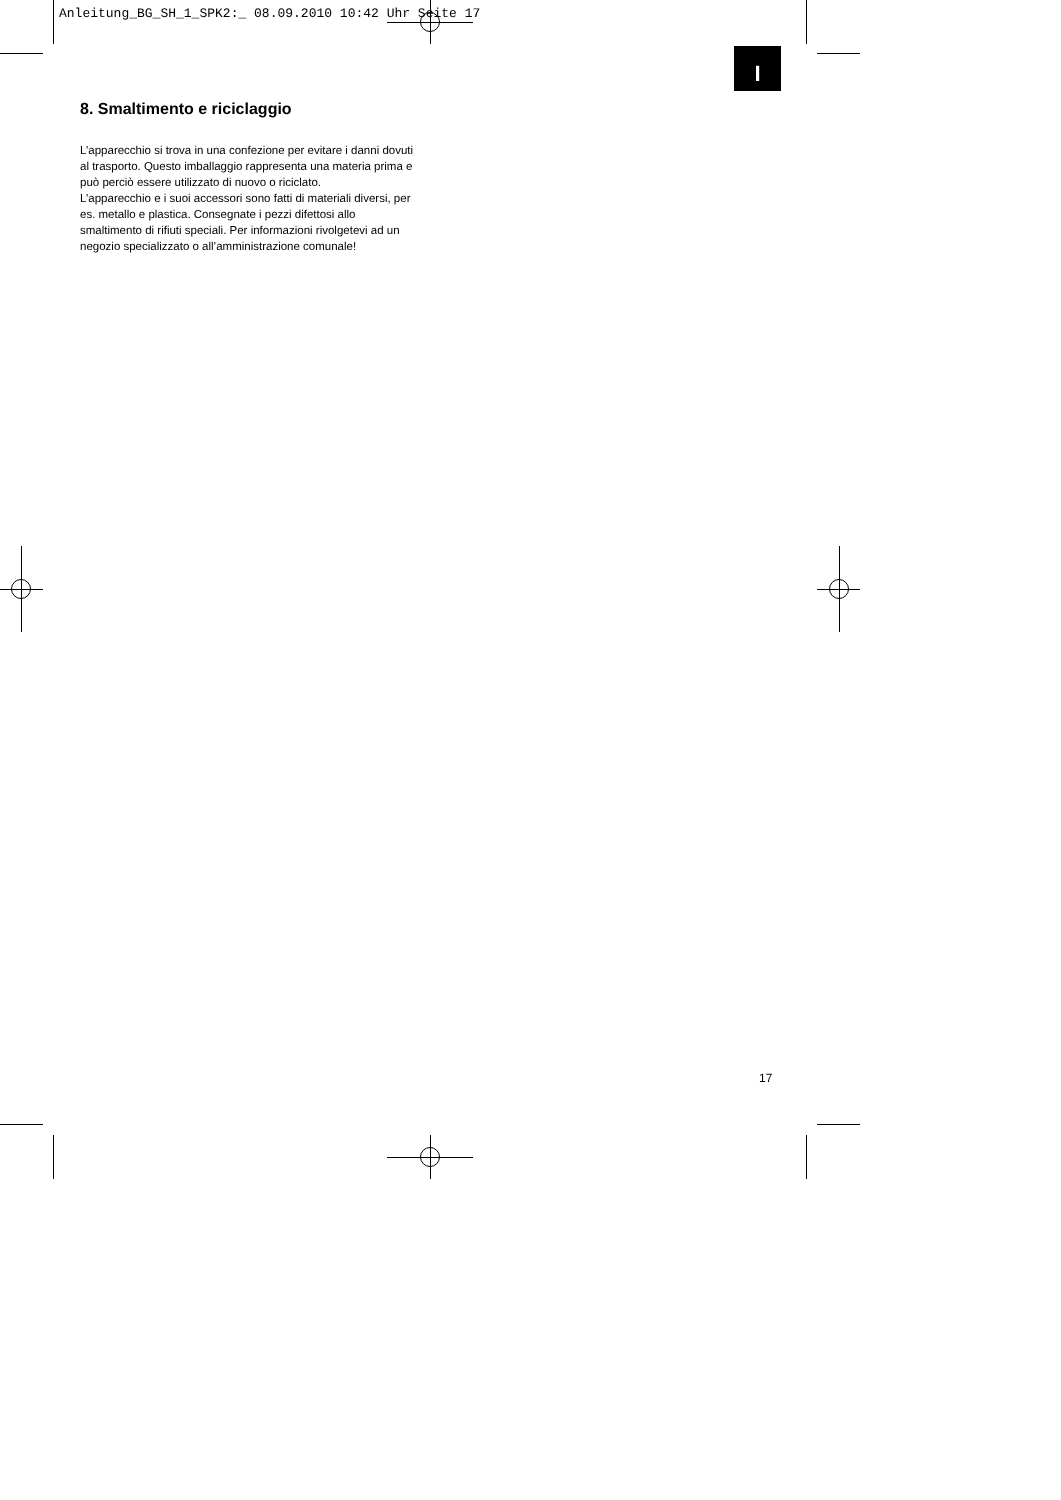Anleitung_BG_SH_1_SPK2:_ 08.09.2010 10:42 Uhr Seite 17
I
8. Smaltimento e riciclaggio
L’apparecchio si trova in una confezione per evitare i danni dovuti al trasporto. Questo imballaggio rappresenta una materia prima e può perciò essere utilizzato di nuovo o riciclato.
L’apparecchio e i suoi accessori sono fatti di materiali diversi, per es. metallo e plastica. Consegnate i pezzi difettosi allo smaltimento di rifiuti speciali. Per informazioni rivolgetevi ad un negozio specializzato o all’amministrazione comunale!
17